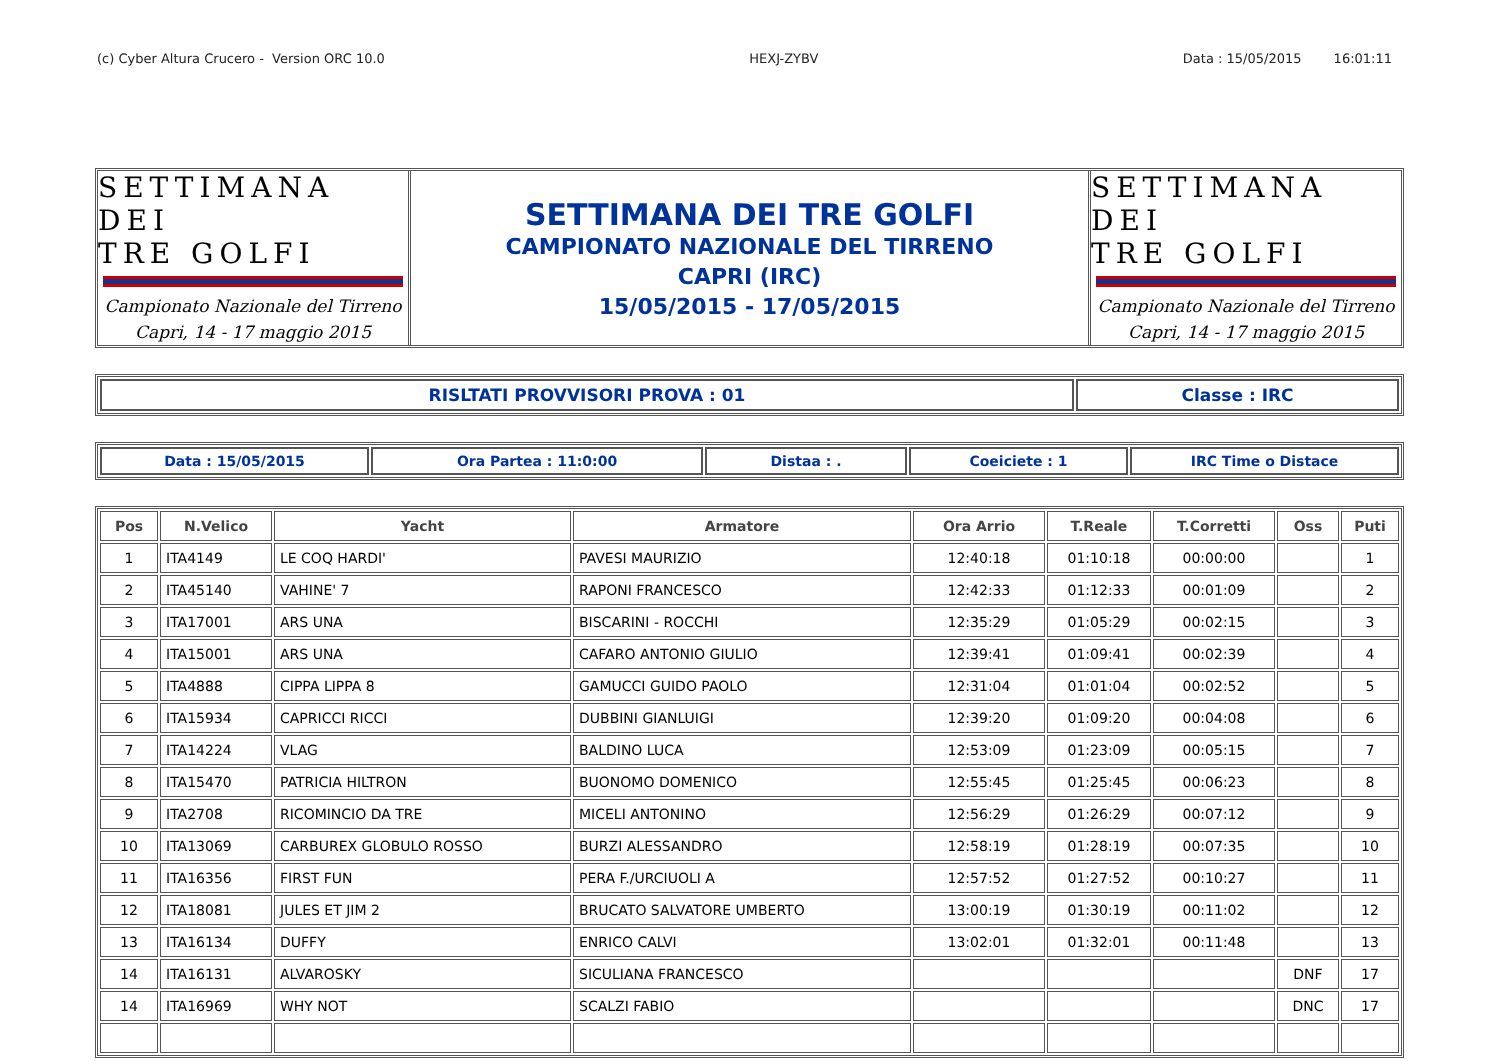(c) Cyber Altura Crucero - Version ORC 10.0 HEXJ-ZYBV Data : 15/05/2015 16:01:11
SETTIMANA DEI
TRE GOLFI
Campionato Nazionale del Tirreno
Capri, 14 - 17 maggio 2015
SETTIMANA DEI TRE GOLFI
CAMPIONATO NAZIONALE DEL TIRRENO
CAPRI (IRC)
15/05/2015 - 17/05/2015
SETTIMANA DEI
TRE GOLFI
Campionato Nazionale del Tirreno
Capri, 14 - 17 maggio 2015
| RISLTATI PROVVISORI PROVA : 01 | Classe : IRC |
| Data : 15/05/2015 | Ora Partea : 11:0:00 | Distaa : . | Coeiciete : 1 | IRC Time o Distace |
| Pos | N.Velico | Yacht | Armatore | Ora Arrio | T.Reale | T.Corretti | Oss | Puti |
| --- | --- | --- | --- | --- | --- | --- | --- | --- |
| 1 | ITA4149 | LE COQ HARDI' | PAVESI MAURIZIO | 12:40:18 | 01:10:18 | 00:00:00 | | 1 |
| 2 | ITA45140 | VAHINE' 7 | RAPONI FRANCESCO | 12:42:33 | 01:12:33 | 00:01:09 | | 2 |
| 3 | ITA17001 | ARS UNA | BISCARINI - ROCCHI | 12:35:29 | 01:05:29 | 00:02:15 | | 3 |
| 4 | ITA15001 | ARS UNA | CAFARO ANTONIO GIULIO | 12:39:41 | 01:09:41 | 00:02:39 | | 4 |
| 5 | ITA4888 | CIPPA LIPPA 8 | GAMUCCI GUIDO PAOLO | 12:31:04 | 01:01:04 | 00:02:52 | | 5 |
| 6 | ITA15934 | CAPRICCI RICCI | DUBBINI GIANLUIGI | 12:39:20 | 01:09:20 | 00:04:08 | | 6 |
| 7 | ITA14224 | VLAG | BALDINO LUCA | 12:53:09 | 01:23:09 | 00:05:15 | | 7 |
| 8 | ITA15470 | PATRICIA HILTRON | BUONOMO DOMENICO | 12:55:45 | 01:25:45 | 00:06:23 | | 8 |
| 9 | ITA2708 | RICOMINCIO DA TRE | MICELI ANTONINO | 12:56:29 | 01:26:29 | 00:07:12 | | 9 |
| 10 | ITA13069 | CARBUREX GLOBULO ROSSO | BURZI ALESSANDRO | 12:58:19 | 01:28:19 | 00:07:35 | | 10 |
| 11 | ITA16356 | FIRST FUN | PERA F./URCIUOLI A | 12:57:52 | 01:27:52 | 00:10:27 | | 11 |
| 12 | ITA18081 | JULES ET JIM 2 | BRUCATO SALVATORE UMBERTO | 13:00:19 | 01:30:19 | 00:11:02 | | 12 |
| 13 | ITA16134 | DUFFY | ENRICO CALVI | 13:02:01 | 01:32:01 | 00:11:48 | | 13 |
| 14 | ITA16131 | ALVAROSKY | SICULIANA FRANCESCO | | | | DNF | 17 |
| 14 | ITA16969 | WHY NOT | SCALZI FABIO | | | | DNC | 17 |